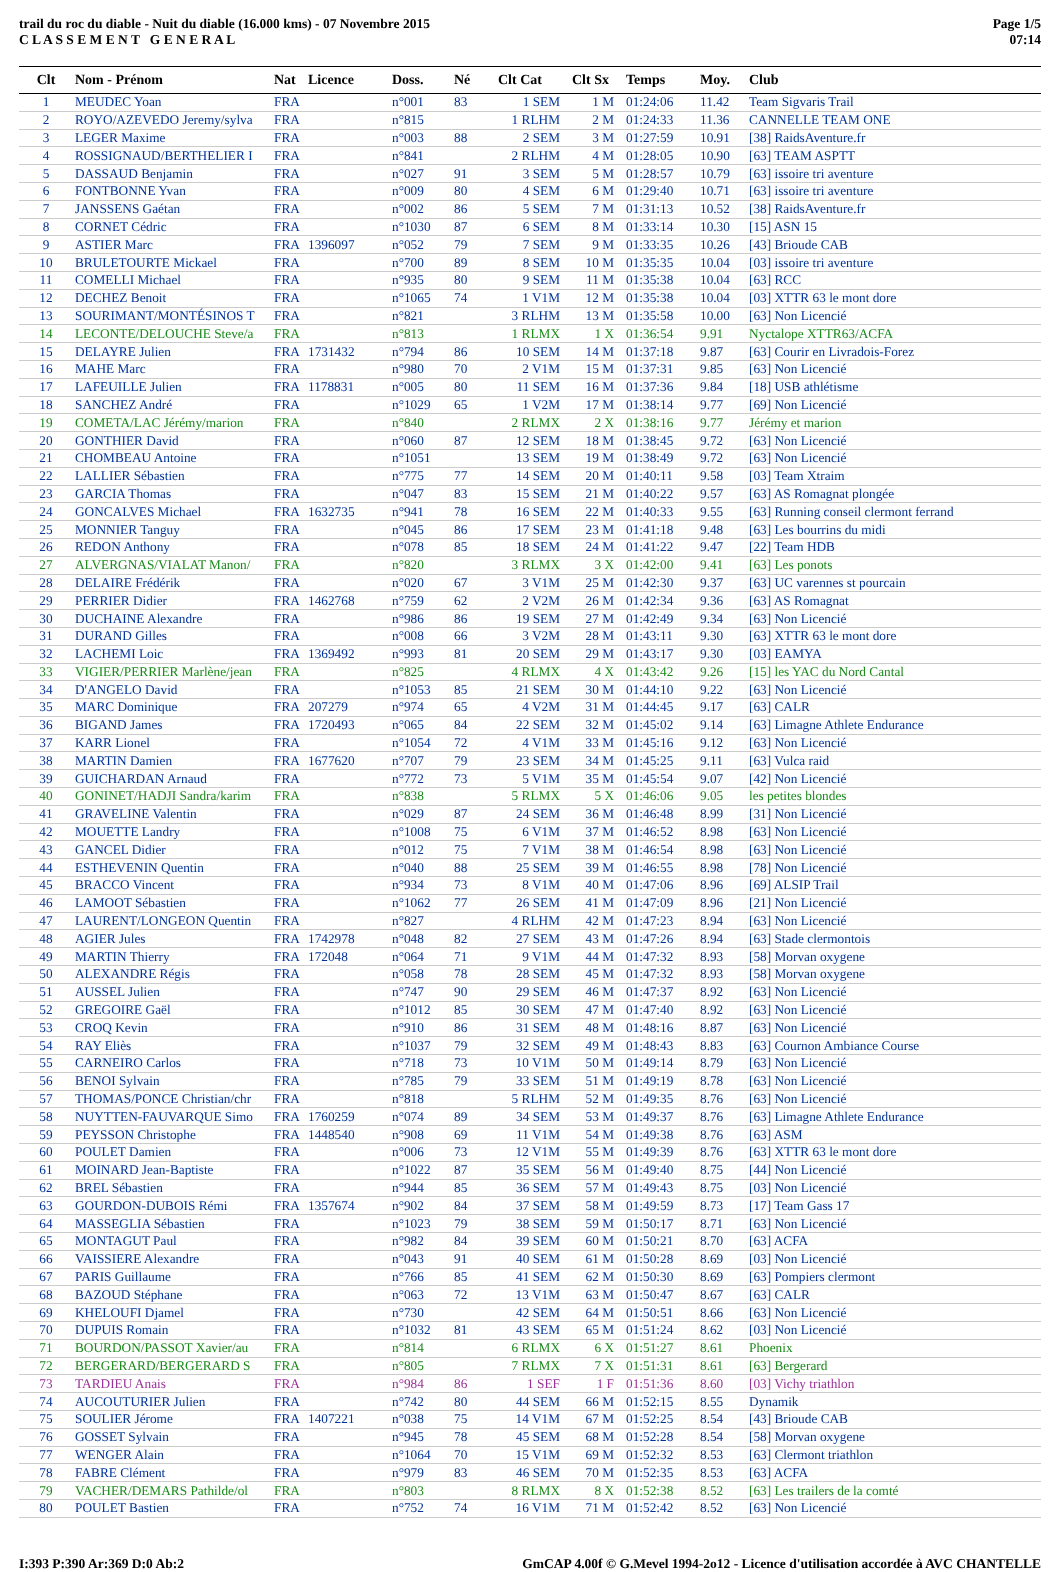trail du roc du diable - Nuit du diable (16.000 kms) - 07 Novembre 2015
C L A S S E M E N T G E N E R A L
Page 1/5
07:14
| Clt | Nom - Prénom | Nat | Licence | Doss. | Né | Clt Cat | Clt Sx | Temps | Moy. | Club |
| --- | --- | --- | --- | --- | --- | --- | --- | --- | --- | --- |
| 1 | MEUDEC Yoan | FRA | | n°001 | 83 | 1 SEM | 1 M | 01:24:06 | 11.42 | Team Sigvaris Trail |
| 2 | ROYO/AZEVEDO Jeremy/sylva | FRA | | n°815 | | 1 RLHM | 2 M | 01:24:33 | 11.36 | CANNELLE TEAM ONE |
| 3 | LEGER Maxime | FRA | | n°003 | 88 | 2 SEM | 3 M | 01:27:59 | 10.91 | [38] RaidsAventure.fr |
| 4 | ROSSIGNAUD/BERTHELIER I | FRA | | n°841 | | 2 RLHM | 4 M | 01:28:05 | 10.90 | [63] TEAM ASPTT |
| 5 | DASSAUD Benjamin | FRA | | n°027 | 91 | 3 SEM | 5 M | 01:28:57 | 10.79 | [63] issoire tri aventure |
| 6 | FONTBONNE Yvan | FRA | | n°009 | 80 | 4 SEM | 6 M | 01:29:40 | 10.71 | [63] issoire tri aventure |
| 7 | JANSSENS Gaétan | FRA | | n°002 | 86 | 5 SEM | 7 M | 01:31:13 | 10.52 | [38] RaidsAventure.fr |
| 8 | CORNET Cédric | FRA | | n°1030 | 87 | 6 SEM | 8 M | 01:33:14 | 10.30 | [15] ASN 15 |
| 9 | ASTIER Marc | FRA | 1396097 | n°052 | 79 | 7 SEM | 9 M | 01:33:35 | 10.26 | [43] Brioude CAB |
| 10 | BRULETOURTE Mickael | FRA | | n°700 | 89 | 8 SEM | 10 M | 01:35:35 | 10.04 | [03] issoire tri aventure |
| 11 | COMELLI Michael | FRA | | n°935 | 80 | 9 SEM | 11 M | 01:35:38 | 10.04 | [63] RCC |
| 12 | DECHEZ Benoit | FRA | | n°1065 | 74 | 1 V1M | 12 M | 01:35:38 | 10.04 | [03] XTTR 63 le mont dore |
| 13 | SOURIMANT/MONTÉSINOS T | FRA | | n°821 | | 3 RLHM | 13 M | 01:35:58 | 10.00 | [63] Non Licencié |
| 14 | LECONTE/DELOUCHE Steve/a | FRA | | n°813 | | 1 RLMX | 1 X | 01:36:54 | 9.91 | Nyctalope XTTR63/ACFA |
| 15 | DELAYRE Julien | FRA | 1731432 | n°794 | 86 | 10 SEM | 14 M | 01:37:18 | 9.87 | [63] Courir en Livradois-Forez |
| 16 | MAHE Marc | FRA | | n°980 | 70 | 2 V1M | 15 M | 01:37:31 | 9.85 | [63] Non Licencié |
| 17 | LAFEUILLE Julien | FRA | 1178831 | n°005 | 80 | 11 SEM | 16 M | 01:37:36 | 9.84 | [18] USB athlétisme |
| 18 | SANCHEZ André | FRA | | n°1029 | 65 | 1 V2M | 17 M | 01:38:14 | 9.77 | [69] Non Licencié |
| 19 | COMETA/LAC Jérémy/marion | FRA | | n°840 | | 2 RLMX | 2 X | 01:38:16 | 9.77 | Jérémy et marion |
| 20 | GONTHIER David | FRA | | n°060 | 87 | 12 SEM | 18 M | 01:38:45 | 9.72 | [63] Non Licencié |
| 21 | CHOMBEAU Antoine | FRA | | n°1051 | | 13 SEM | 19 M | 01:38:49 | 9.72 | [63] Non Licencié |
| 22 | LALLIER Sébastien | FRA | | n°775 | 77 | 14 SEM | 20 M | 01:40:11 | 9.58 | [03] Team Xtraim |
| 23 | GARCIA Thomas | FRA | | n°047 | 83 | 15 SEM | 21 M | 01:40:22 | 9.57 | [63] AS Romagnat plongée |
| 24 | GONCALVES Michael | FRA | 1632735 | n°941 | 78 | 16 SEM | 22 M | 01:40:33 | 9.55 | [63] Running conseil clermont ferrand |
| 25 | MONNIER Tanguy | FRA | | n°045 | 86 | 17 SEM | 23 M | 01:41:18 | 9.48 | [63] Les bourrins du midi |
| 26 | REDON Anthony | FRA | | n°078 | 85 | 18 SEM | 24 M | 01:41:22 | 9.47 | [22] Team HDB |
| 27 | ALVERGNAS/VIALAT Manon/ | FRA | | n°820 | | 3 RLMX | 3 X | 01:42:00 | 9.41 | [63] Les ponots |
| 28 | DELAIRE Frédérik | FRA | | n°020 | 67 | 3 V1M | 25 M | 01:42:30 | 9.37 | [63] UC varennes st pourcain |
| 29 | PERRIER Didier | FRA | 1462768 | n°759 | 62 | 2 V2M | 26 M | 01:42:34 | 9.36 | [63] AS Romagnat |
| 30 | DUCHAINE Alexandre | FRA | | n°986 | 86 | 19 SEM | 27 M | 01:42:49 | 9.34 | [63] Non Licencié |
| 31 | DURAND Gilles | FRA | | n°008 | 66 | 3 V2M | 28 M | 01:43:11 | 9.30 | [63] XTTR 63 le mont dore |
| 32 | LACHEMI Loic | FRA | 1369492 | n°993 | 81 | 20 SEM | 29 M | 01:43:17 | 9.30 | [03] EAMYA |
| 33 | VIGIER/PERRIER Marlène/jean | FRA | | n°825 | | 4 RLMX | 4 X | 01:43:42 | 9.26 | [15] les YAC du Nord Cantal |
| 34 | D'ANGELO David | FRA | | n°1053 | 85 | 21 SEM | 30 M | 01:44:10 | 9.22 | [63] Non Licencié |
| 35 | MARC Dominique | FRA | 207279 | n°974 | 65 | 4 V2M | 31 M | 01:44:45 | 9.17 | [63] CALR |
| 36 | BIGAND James | FRA | 1720493 | n°065 | 84 | 22 SEM | 32 M | 01:45:02 | 9.14 | [63] Limagne Athlete Endurance |
| 37 | KARR Lionel | FRA | | n°1054 | 72 | 4 V1M | 33 M | 01:45:16 | 9.12 | [63] Non Licencié |
| 38 | MARTIN Damien | FRA | 1677620 | n°707 | 79 | 23 SEM | 34 M | 01:45:25 | 9.11 | [63] Vulca raid |
| 39 | GUICHARDAN Arnaud | FRA | | n°772 | 73 | 5 V1M | 35 M | 01:45:54 | 9.07 | [42] Non Licencié |
| 40 | GONINET/HADJI Sandra/karim | FRA | | n°838 | | 5 RLMX | 5 X | 01:46:06 | 9.05 | les petites blondes |
| 41 | GRAVELINE Valentin | FRA | | n°029 | 87 | 24 SEM | 36 M | 01:46:48 | 8.99 | [31] Non Licencié |
| 42 | MOUETTE Landry | FRA | | n°1008 | 75 | 6 V1M | 37 M | 01:46:52 | 8.98 | [63] Non Licencié |
| 43 | GANCEL Didier | FRA | | n°012 | 75 | 7 V1M | 38 M | 01:46:54 | 8.98 | [63] Non Licencié |
| 44 | ESTHEVENIN Quentin | FRA | | n°040 | 88 | 25 SEM | 39 M | 01:46:55 | 8.98 | [78] Non Licencié |
| 45 | BRACCO Vincent | FRA | | n°934 | 73 | 8 V1M | 40 M | 01:47:06 | 8.96 | [69] ALSIP Trail |
| 46 | LAMOOT Sébastien | FRA | | n°1062 | 77 | 26 SEM | 41 M | 01:47:09 | 8.96 | [21] Non Licencié |
| 47 | LAURENT/LONGEON Quentin | FRA | | n°827 | | 4 RLHM | 42 M | 01:47:23 | 8.94 | [63] Non Licencié |
| 48 | AGIER Jules | FRA | 1742978 | n°048 | 82 | 27 SEM | 43 M | 01:47:26 | 8.94 | [63] Stade clermontois |
| 49 | MARTIN Thierry | FRA | 172048 | n°064 | 71 | 9 V1M | 44 M | 01:47:32 | 8.93 | [58] Morvan oxygene |
| 50 | ALEXANDRE Régis | FRA | | n°058 | 78 | 28 SEM | 45 M | 01:47:32 | 8.93 | [58] Morvan oxygene |
| 51 | AUSSEL Julien | FRA | | n°747 | 90 | 29 SEM | 46 M | 01:47:37 | 8.92 | [63] Non Licencié |
| 52 | GREGOIRE Gaël | FRA | | n°1012 | 85 | 30 SEM | 47 M | 01:47:40 | 8.92 | [63] Non Licencié |
| 53 | CROQ Kevin | FRA | | n°910 | 86 | 31 SEM | 48 M | 01:48:16 | 8.87 | [63] Non Licencié |
| 54 | RAY Eliès | FRA | | n°1037 | 79 | 32 SEM | 49 M | 01:48:43 | 8.83 | [63] Cournon Ambiance Course |
| 55 | CARNEIRO Carlos | FRA | | n°718 | 73 | 10 V1M | 50 M | 01:49:14 | 8.79 | [63] Non Licencié |
| 56 | BENOI Sylvain | FRA | | n°785 | 79 | 33 SEM | 51 M | 01:49:19 | 8.78 | [63] Non Licencié |
| 57 | THOMAS/PONCE Christian/chr | FRA | | n°818 | | 5 RLHM | 52 M | 01:49:35 | 8.76 | [63] Non Licencié |
| 58 | NUYTTEN-FAUVARQUE Simo | FRA | 1760259 | n°074 | 89 | 34 SEM | 53 M | 01:49:37 | 8.76 | [63] Limagne Athlete Endurance |
| 59 | PEYSSON Christophe | FRA | 1448540 | n°908 | 69 | 11 V1M | 54 M | 01:49:38 | 8.76 | [63] ASM |
| 60 | POULET Damien | FRA | | n°006 | 73 | 12 V1M | 55 M | 01:49:39 | 8.76 | [63] XTTR 63 le mont dore |
| 61 | MOINARD Jean-Baptiste | FRA | | n°1022 | 87 | 35 SEM | 56 M | 01:49:40 | 8.75 | [44] Non Licencié |
| 62 | BREL Sébastien | FRA | | n°944 | 85 | 36 SEM | 57 M | 01:49:43 | 8.75 | [03] Non Licencié |
| 63 | GOURDON-DUBOIS Rémi | FRA | 1357674 | n°902 | 84 | 37 SEM | 58 M | 01:49:59 | 8.73 | [17] Team Gass 17 |
| 64 | MASSEGLIA Sébastien | FRA | | n°1023 | 79 | 38 SEM | 59 M | 01:50:17 | 8.71 | [63] Non Licencié |
| 65 | MONTAGUT Paul | FRA | | n°982 | 84 | 39 SEM | 60 M | 01:50:21 | 8.70 | [63] ACFA |
| 66 | VAISSIERE Alexandre | FRA | | n°043 | 91 | 40 SEM | 61 M | 01:50:28 | 8.69 | [03] Non Licencié |
| 67 | PARIS Guillaume | FRA | | n°766 | 85 | 41 SEM | 62 M | 01:50:30 | 8.69 | [63] Pompiers clermont |
| 68 | BAZOUD Stéphane | FRA | | n°063 | 72 | 13 V1M | 63 M | 01:50:47 | 8.67 | [63] CALR |
| 69 | KHELOUFI Djamel | FRA | | n°730 | | 42 SEM | 64 M | 01:50:51 | 8.66 | [63] Non Licencié |
| 70 | DUPUIS Romain | FRA | | n°1032 | 81 | 43 SEM | 65 M | 01:51:24 | 8.62 | [03] Non Licencié |
| 71 | BOURDON/PASSOT Xavier/au | FRA | | n°814 | | 6 RLMX | 6 X | 01:51:27 | 8.61 | Phoenix |
| 72 | BERGERARD/BERGERARD S | FRA | | n°805 | | 7 RLMX | 7 X | 01:51:31 | 8.61 | [63] Bergerard |
| 73 | TARDIEU Anais | FRA | | n°984 | 86 | 1 SEF | 1 F | 01:51:36 | 8.60 | [03] Vichy triathlon |
| 74 | AUCOUTURIER Julien | FRA | | n°742 | 80 | 44 SEM | 66 M | 01:52:15 | 8.55 | Dynamik |
| 75 | SOULIER Jérome | FRA | 1407221 | n°038 | 75 | 14 V1M | 67 M | 01:52:25 | 8.54 | [43] Brioude CAB |
| 76 | GOSSET Sylvain | FRA | | n°945 | 78 | 45 SEM | 68 M | 01:52:28 | 8.54 | [58] Morvan oxygene |
| 77 | WENGER Alain | FRA | | n°1064 | 70 | 15 V1M | 69 M | 01:52:32 | 8.53 | [63] Clermont triathlon |
| 78 | FABRE Clément | FRA | | n°979 | 83 | 46 SEM | 70 M | 01:52:35 | 8.53 | [63] ACFA |
| 79 | VACHER/DEMARS Pathilde/ol | FRA | | n°803 | | 8 RLMX | 8 X | 01:52:38 | 8.52 | [63] Les trailers de la comté |
| 80 | POULET Bastien | FRA | | n°752 | 74 | 16 V1M | 71 M | 01:52:42 | 8.52 | [63] Non Licencié |
I:393 P:390 Ar:369 D:0 Ab:2 GmCAP 4.00f © G.Mevel 1994-2o12 - Licence d'utilisation accordée à AVC CHANTELLE